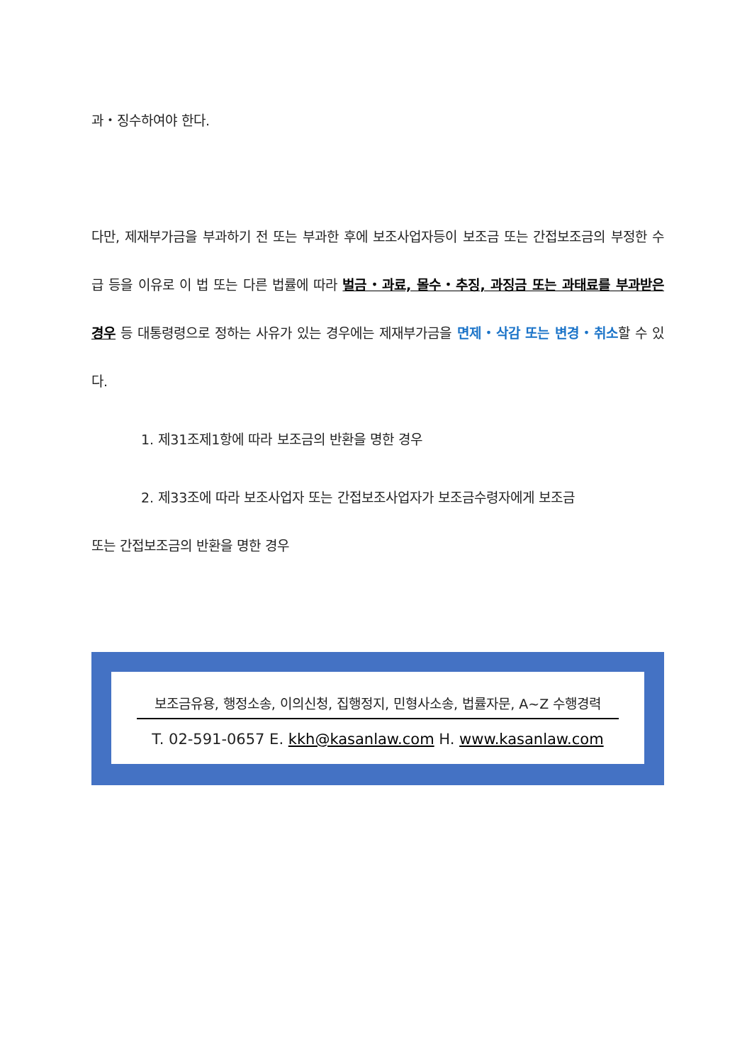과・징수하여야 한다.
다만, 제재부가금을 부과하기 전 또는 부과한 후에 보조사업자등이 보조금 또는 간접보조금의 부정한 수급 등을 이유로 이 법 또는 다른 법률에 따라 벌금・과료, 몰수・추징, 과징금 또는 과태료를 부과받은 경우 등 대통령령으로 정하는 사유가 있는 경우에는 제재부가금을 면제・삭감 또는 변경・취소할 수 있다.
1. 제31조제1항에 따라 보조금의 반환을 명한 경우
2. 제33조에 따라 보조사업자 또는 간접보조사업자가 보조금수령자에게 보조금
또는 간접보조금의 반환을 명한 경우
보조금유용, 행정소송, 이의신청, 집행정지, 민형사소송, 법률자문, A~Z 수행경력
T. 02-591-0657 E. kkh@kasanlaw.com H. www.kasanlaw.com